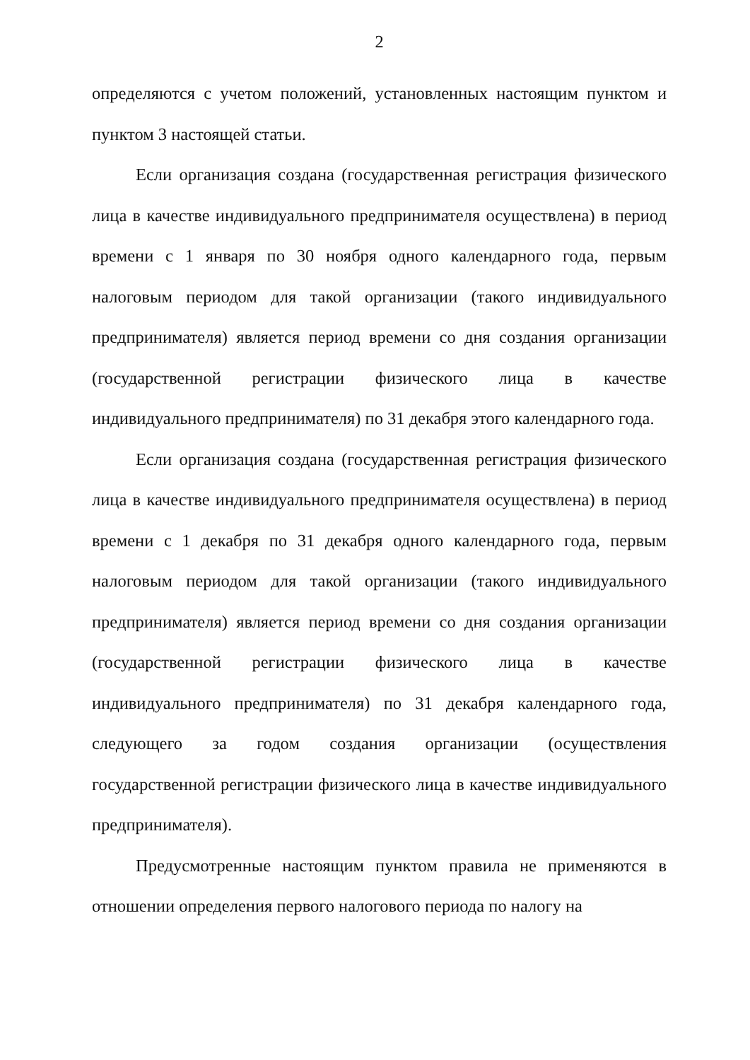2
определяются с учетом положений, установленных настоящим пунктом и пунктом 3 настоящей статьи.
Если организация создана (государственная регистрация физического лица в качестве индивидуального предпринимателя осуществлена) в период времени с 1 января по 30 ноября одного календарного года, первым налоговым периодом для такой организации (такого индивидуального предпринимателя) является период времени со дня создания организации (государственной регистрации физического лица в качестве индивидуального предпринимателя) по 31 декабря этого календарного года.
Если организация создана (государственная регистрация физического лица в качестве индивидуального предпринимателя осуществлена) в период времени с 1 декабря по 31 декабря одного календарного года, первым налоговым периодом для такой организации (такого индивидуального предпринимателя) является период времени со дня создания организации (государственной регистрации физического лица в качестве индивидуального предпринимателя) по 31 декабря календарного года, следующего за годом создания организации (осуществления государственной регистрации физического лица в качестве индивидуального предпринимателя).
Предусмотренные настоящим пунктом правила не применяются в отношении определения первого налогового периода по налогу на